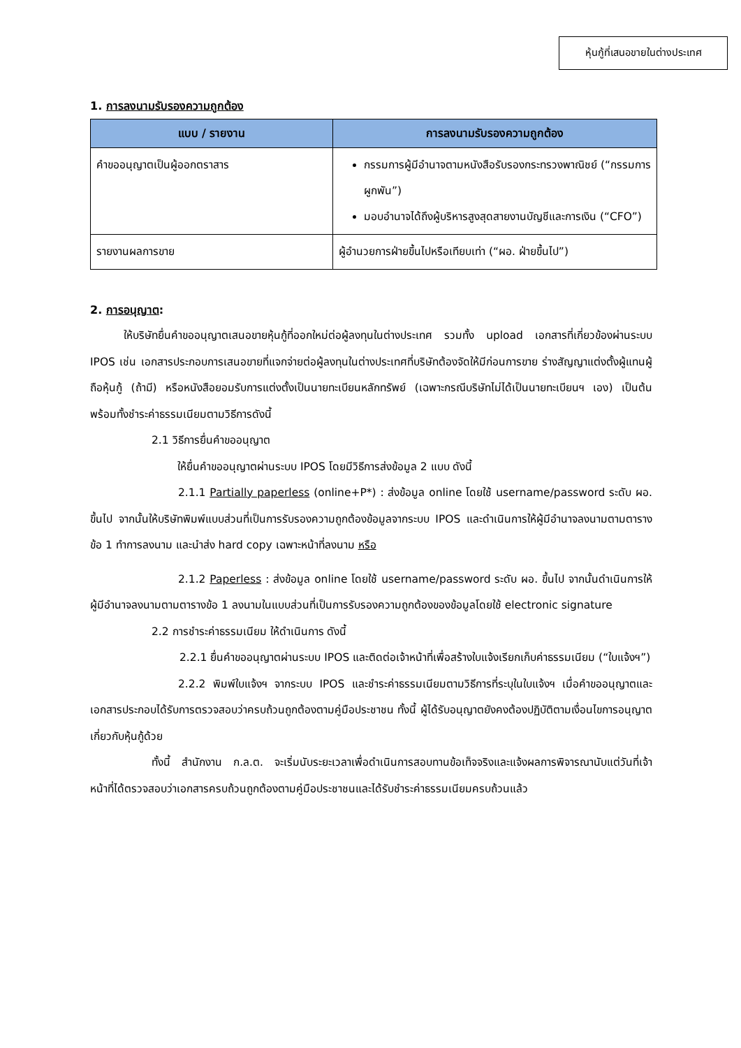หุ้นกู้ที่เสนอขายในต่างประเทศ
1. การลงนามรับรองความถูกต้อง
| แบบ / รายงาน | การลงนามรับรองความถูกต้อง |
| --- | --- |
| คำขออนุญาตเป็นผู้ออกตราสาร | กรรมการผู้มีอำนาจตามหนังสือรับรองกระทรวงพาณิชย์ (“กรรมการผูกพัน”) มอบอำนาจได้ถึงผู้บริหารสูงสุดสายงานบัญชีและการเงิน (“CFO”) |
| รายงานผลการขาย | ผู้อำนวยการฝ่ายขึ้นไปหรือเทียบเท่า (“ผอ. ฝ่ายขึ้นไป”) |
2. การอนุญาต:
ให้บริษัทยื่นคำขออนุญาตเสนอขายหุ้นกู้ที่ออกใหม่ต่อผู้ลงทุนในต่างประเทศ รวมทั้ง upload เอกสารที่เกี่ยวข้องผ่านระบบ IPOS เช่น เอกสารประกอบการเสนอขายที่แจกจ่ายต่อผู้ลงทุนในต่างประเทศที่บริษัทต้องจัดให้มีก่อนการขาย ร่างสัญญาแต่งตั้งผู้แทนผู้ถือหุ้นกู้ (ถ้ามี) หรือหนังสือยอมรับการแต่งตั้งเป็นนายทะเบียนหลักทรัพย์ (เฉพาะกรณีบริษัทไม่ได้เป็นนายทะเบียนฯ เอง) เป็นต้น พร้อมทั้งชำระค่าธรรมเนียมตามวิธีการดังนี้
2.1 วิธีการยื่นคำขออนุญาต
ให้ยื่นคำขออนุญาตผ่านระบบ IPOS โดยมีวิธีการส่งข้อมูล 2 แบบ ดังนี้
2.1.1 Partially paperless (online+P*) : ส่งข้อมูล online โดยใช้ username/password ระดับ ผอ. ขึ้นไป จากนั้นให้บริษัทพิมพ์แบบส่วนที่เป็นการรับรองความถูกต้องข้อมูลจากระบบ IPOS และดำเนินการให้ผู้มีอำนาจลงนามตามตารางข้อ 1 ทำการลงนาม และนำส่ง hard copy เฉพาะหน้าที่ลงนาม หรือ
2.1.2 Paperless : ส่งข้อมูล online โดยใช้ username/password ระดับ ผอ. ขึ้นไป จากนั้นดำเนินการให้ผู้มีอำนาจลงนามตามตารางข้อ 1 ลงนามในแบบส่วนที่เป็นการรับรองความถูกต้องของข้อมูลโดยใช้ electronic signature
2.2 การชำระค่าธรรมเนียม ให้ดำเนินการ ดังนี้
2.2.1 ยื่นคำขออนุญาตผ่านระบบ IPOS และติดต่อเจ้าหน้าที่เพื่อสร้างใบแจ้งเรียกเก็บค่าธรรมเนียม (“ใบแจ้งฯ”)
2.2.2 พิมพ์ใบแจ้งฯ จากระบบ IPOS และชำระค่าธรรมเนียมตามวิธีการที่ระบุในใบแจ้งฯ เมื่อคำขออนุญาตและเอกสารประกอบได้รับการตรวจสอบว่าครบถ้วนถูกต้องตามคู่มือประชาชน ทั้งนี้ ผู้ได้รับอนุญาตยังคงต้องปฏิบัติตามเงื่อนไขการอนุญาตเกี่ยวกับหุ้นกู้ด้วย
ทั้งนี้ สำนักงาน ก.ล.ต. จะเริ่มนับระยะเวลาเพื่อดำเนินการสอบทานข้อเท็จจริงและแจ้งผลการพิจารณานับแต่วันที่เจ้าหน้าที่ได้ตรวจสอบว่าเอกสารครบถ้วนถูกต้องตามคู่มือประชาชนและได้รับชำระค่าธรรมเนียมครบถ้วนแล้ว